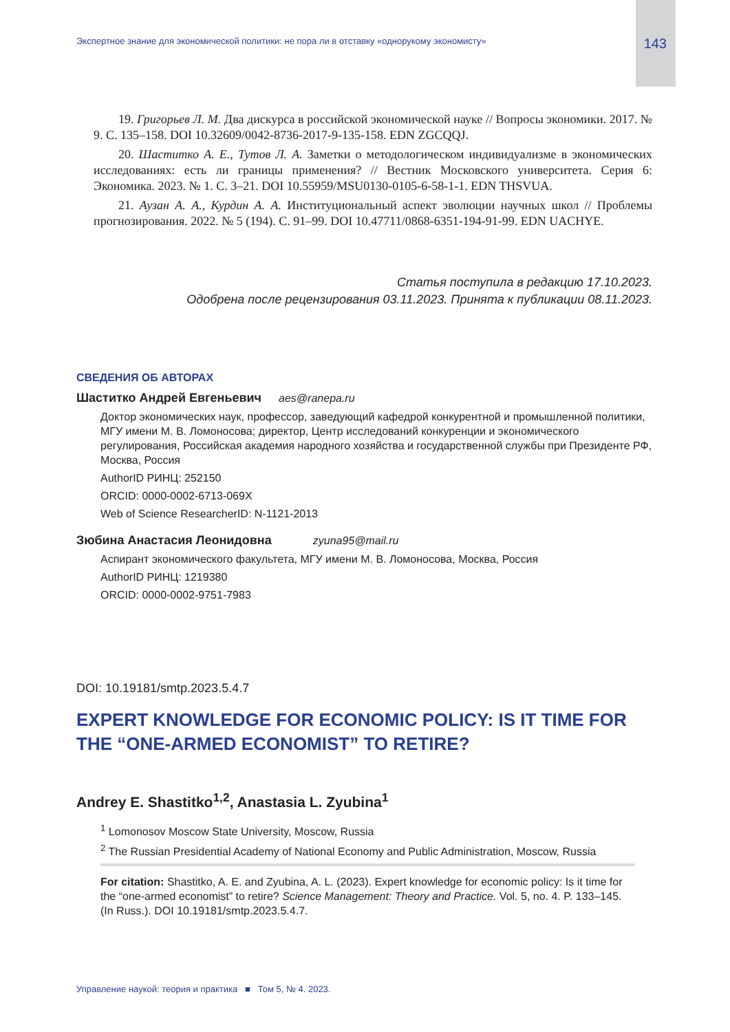Экспертное знание для экономической политики: не пора ли в отставку «однорукому экономисту» 143
19. Григорьев Л. М. Два дискурса в российской экономической науке // Вопросы экономики. 2017. № 9. С. 135–158. DOI 10.32609/0042-8736-2017-9-135-158. EDN ZGCQQJ.
20. Шаститко А. Е., Тутов Л. А. Заметки о методологическом индивидуализме в экономических исследованиях: есть ли границы применения? // Вестник Московского университета. Серия 6: Экономика. 2023. № 1. С. 3–21. DOI 10.55959/MSU0130-0105-6-58-1-1. EDN THSVUA.
21. Аузан А. А., Курдин А. А. Институциональный аспект эволюции научных школ // Проблемы прогнозирования. 2022. № 5 (194). С. 91–99. DOI 10.47711/0868-6351-194-91-99. EDN UACHYE.
Статья поступила в редакцию 17.10.2023.
Одобрена после рецензирования 03.11.2023. Принята к публикации 08.11.2023.
СВЕДЕНИЯ ОБ АВТОРАХ
Шаститко Андрей Евгеньевич aes@ranepa.ru
Доктор экономических наук, профессор, заведующий кафедрой конкурентной и промышленной политики, МГУ имени М. В. Ломоносова; директор, Центр исследований конкуренции и экономического регулирования, Российская академия народного хозяйства и государственной службы при Президенте РФ, Москва, Россия
AuthorID РИНЦ: 252150
ORCID: 0000-0002-6713-069X
Web of Science ResearcherID: N-1121-2013
Зюбина Анастасия Леонидовна zyuna95@mail.ru
Аспирант экономического факультета, МГУ имени М. В. Ломоносова, Москва, Россия
AuthorID РИНЦ: 1219380
ORCID: 0000-0002-9751-7983
DOI: 10.19181/smtp.2023.5.4.7
EXPERT KNOWLEDGE FOR ECONOMIC POLICY: IS IT TIME FOR THE “ONE-ARMED ECONOMIST” TO RETIRE?
Andrey E. Shastitko<sup>1,2</sup>, Anastasia L. Zyubina<sup>1</sup>
<sup>1</sup> Lomonosov Moscow State University, Moscow, Russia
<sup>2</sup> The Russian Presidential Academy of National Economy and Public Administration, Moscow, Russia
For citation: Shastitko, A. E. and Zyubina, A. L. (2023). Expert knowledge for economic policy: Is it time for the “one-armed economist” to retire? Science Management: Theory and Practice. Vol. 5, no. 4. P. 133–145. (In Russ.). DOI 10.19181/smtp.2023.5.4.7.
Управление наукой: теория и практика ■ Том 5, № 4. 2023.